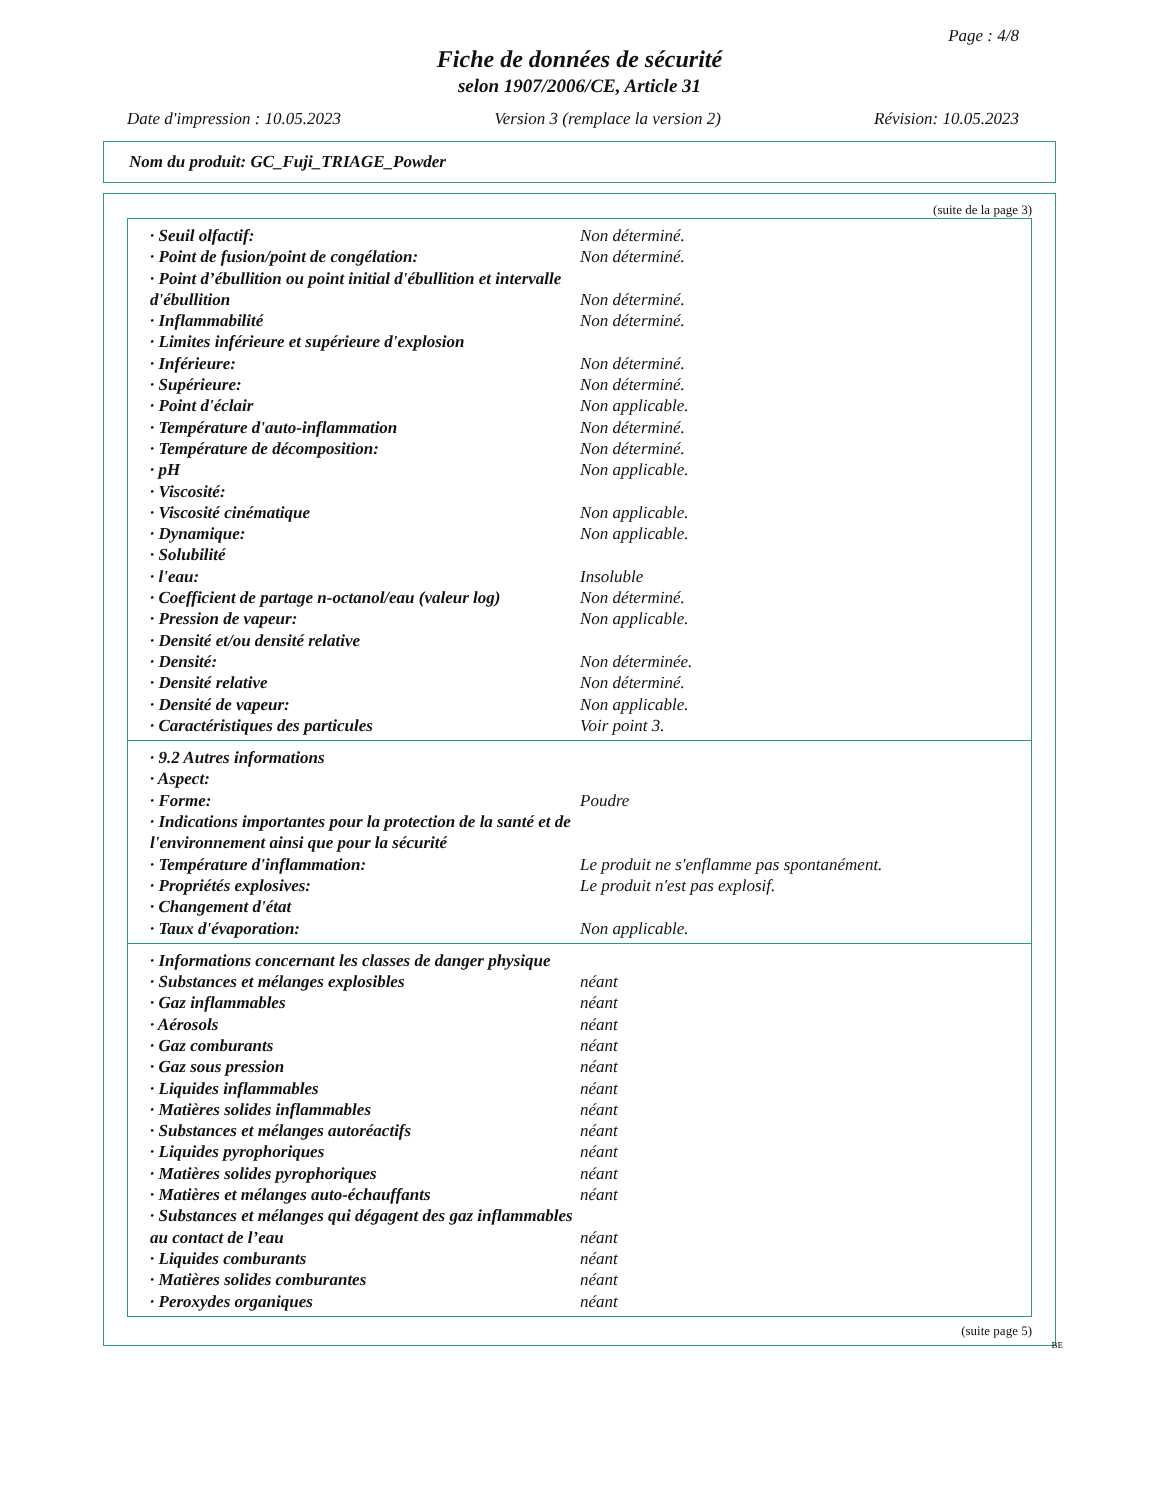Page : 4/8
Fiche de données de sécurité
selon 1907/2006/CE, Article 31
Date d'impression : 10.05.2023 Version 3 (remplace la version 2) Révision: 10.05.2023
Nom du produit: GC_Fuji_TRIAGE_Powder
(suite de la page 3)
| · Seuil olfactif: | Non déterminé. |
| · Point de fusion/point de congélation: | Non déterminé. |
| · Point d’ébullition ou point initial d'ébullition et intervalle d'ébullition | Non déterminé. |
| · Inflammabilité | Non déterminé. |
| · Limites inférieure et supérieure d'explosion | |
| · Inférieure: | Non déterminé. |
| · Supérieure: | Non déterminé. |
| · Point d'éclair | Non applicable. |
| · Température d'auto-inflammation | Non déterminé. |
| · Température de décomposition: | Non déterminé. |
| · pH | Non applicable. |
| · Viscosité: | |
| · Viscosité cinématique | Non applicable. |
| · Dynamique: | Non applicable. |
| · Solubilité | |
| · l'eau: | Insoluble |
| · Coefficient de partage n-octanol/eau (valeur log) | Non déterminé. |
| · Pression de vapeur: | Non applicable. |
| · Densité et/ou densité relative | |
| · Densité: | Non déterminée. |
| · Densité relative | Non déterminé. |
| · Densité de vapeur: | Non applicable. |
| · Caractéristiques des particules | Voir point 3. |
| · 9.2 Autres informations | |
| · Aspect: | |
| · Forme: | Poudre |
| · Indications importantes pour la protection de la santé et de l'environnement ainsi que pour la sécurité | |
| · Température d'inflammation: | Le produit ne s'enflamme pas spontanément. |
| · Propriétés explosives: | Le produit n'est pas explosif. |
| · Changement d'état | |
| · Taux d'évaporation: | Non applicable. |
| · Informations concernant les classes de danger physique | |
| · Substances et mélanges explosibles | néant |
| · Gaz inflammables | néant |
| · Aérosols | néant |
| · Gaz comburants | néant |
| · Gaz sous pression | néant |
| · Liquides inflammables | néant |
| · Matières solides inflammables | néant |
| · Substances et mélanges autoréactifs | néant |
| · Liquides pyrophoriques | néant |
| · Matières solides pyrophoriques | néant |
| · Matières et mélanges auto-échauffants | néant |
| · Substances et mélanges qui dégagent des gaz inflammables au contact de l’eau | néant |
| · Liquides comburants | néant |
| · Matières solides comburantes | néant |
| · Peroxydes organiques | néant |
(suite page 5)
BE